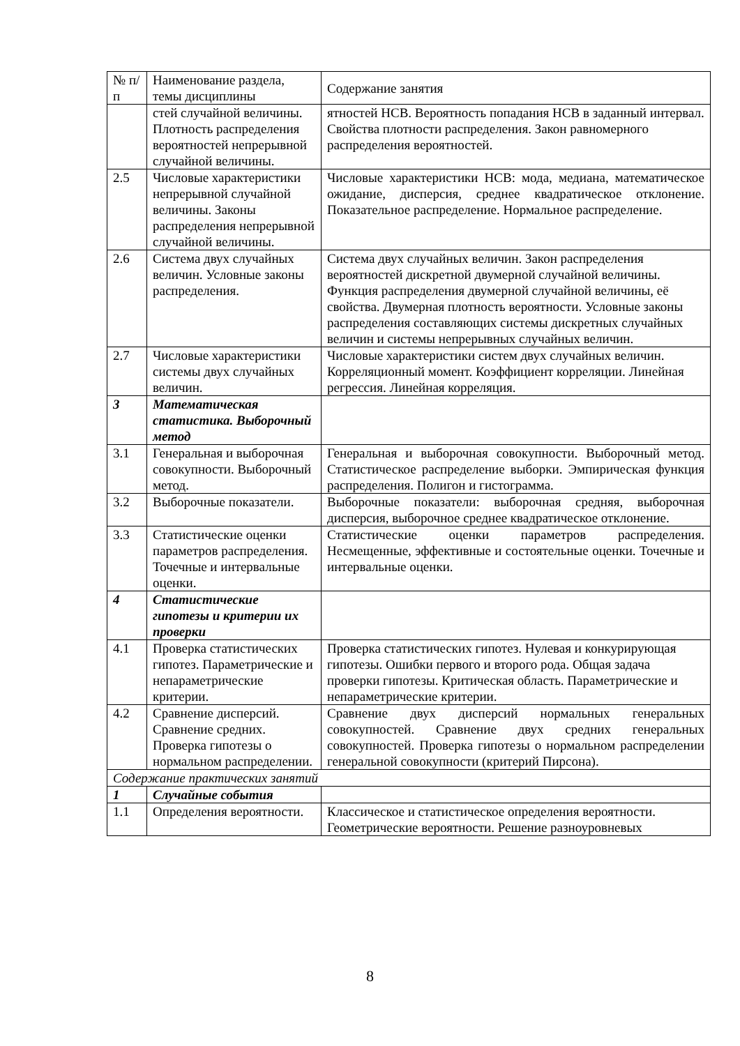| № п/п | Наименование раздела, темы дисциплины | Содержание занятия |
| | стей случайной величины. Плотность распределения вероятностей непрерывной случайной величины. | ятностей НСВ. Вероятность попадания НСВ в заданный интервал. Свойства плотности распределения. Закон равномерного распределения вероятностей. |
| 2.5 | Числовые характеристики непрерывной случайной величины. Законы распределения непрерывной случайной величины. | Числовые характеристики НСВ: мода, медиана, математическое ожидание, дисперсия, среднее квадратическое отклонение. Показательное распределение. Нормальное распределение. |
| 2.6 | Система двух случайных величин. Условные законы распределения. | Система двух случайных величин. Закон распределения вероятностей дискретной двумерной случайной величины. Функция распределения двумерной случайной величины, её свойства. Двумерная плотность вероятности. Условные законы распределения составляющих системы дискретных случайных величин и системы непрерывных случайных величин. |
| 2.7 | Числовые характеристики системы двух случайных величин. | Числовые характеристики систем двух случайных величин. Корреляционный момент. Коэффициент корреляции. Линейная регрессия. Линейная корреляция. |
| 3 | Математическая статистика. Выборочный метод | |
| 3.1 | Генеральная и выборочная совокупности. Выборочный метод. | Генеральная и выборочная совокупности. Выборочный метод. Статистическое распределение выборки. Эмпирическая функция распределения. Полигон и гистограмма. |
| 3.2 | Выборочные показатели. | Выборочные показатели: выборочная средняя, выборочная дисперсия, выборочное среднее квадратическое отклонение. |
| 3.3 | Статистические оценки параметров распределения. Точечные и интервальные оценки. | Статистические оценки параметров распределения. Несмещенные, эффективные и состоятельные оценки. Точечные и интервальные оценки. |
| 4 | Статистические гипотезы и критерии их проверки | |
| 4.1 | Проверка статистических гипотез. Параметрические и непараметрические критерии. | Проверка статистических гипотез. Нулевая и конкурирующая гипотезы. Ошибки первого и второго рода. Общая задача проверки гипотезы. Критическая область. Параметрические и непараметрические критерии. |
| 4.2 | Сравнение дисперсий. Сравнение средних. Проверка гипотезы о нормальном распределении. | Сравнение двух дисперсий нормальных генеральных совокупностей. Сравнение двух средних генеральных совокупностей. Проверка гипотезы о нормальном распределении генеральной совокупности (критерий Пирсона). |
| Содержание практических занятий | | |
| 1 | Случайные события | |
| 1.1 | Определения вероятности. | Классическое и статистическое определения вероятности. Геометрические вероятности. Решение разноуровневых |
8